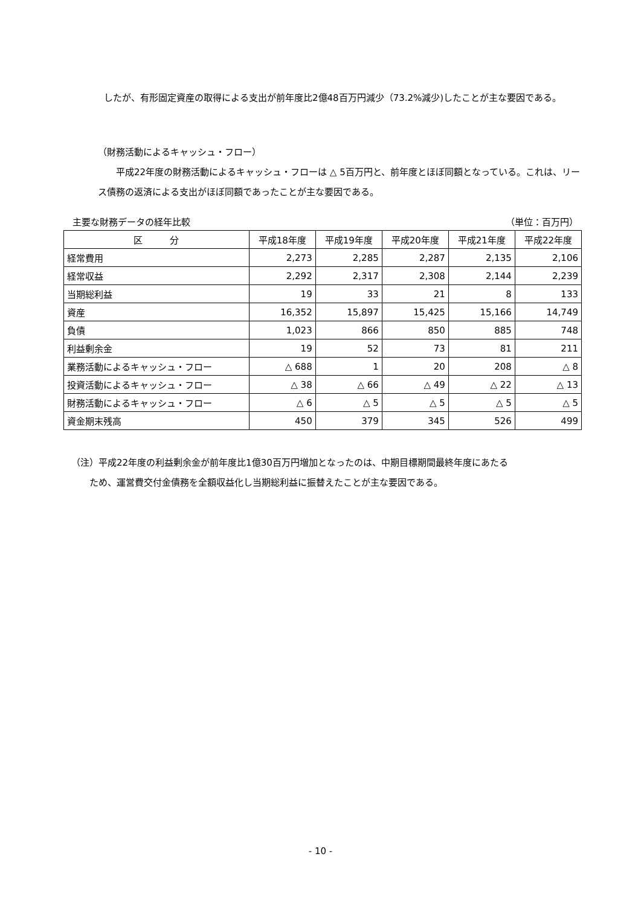したが、有形固定資産の取得による支出が前年度比2億48百万円減少（73.2%減少)したことが主な要因である。
（財務活動によるキャッシュ・フロー）
　　平成22年度の財務活動によるキャッシュ・フローは △ 5百万円と、前年度とほぼ同額となっている。これは、リース債務の返済による支出がほぼ同額であったことが主な要因である。
主要な財務データの経年比較 （単位：百万円）
| 区 分 | 平成18年度 | 平成19年度 | 平成20年度 | 平成21年度 | 平成22年度 |
| --- | --- | --- | --- | --- | --- |
| 経常費用 | 2,273 | 2,285 | 2,287 | 2,135 | 2,106 |
| 経常収益 | 2,292 | 2,317 | 2,308 | 2,144 | 2,239 |
| 当期総利益 | 19 | 33 | 21 | 8 | 133 |
| 資産 | 16,352 | 15,897 | 15,425 | 15,166 | 14,749 |
| 負債 | 1,023 | 866 | 850 | 885 | 748 |
| 利益剰余金 | 19 | 52 | 73 | 81 | 211 |
| 業務活動によるキャッシュ・フロー | △ 688 | 1 | 20 | 208 | △ 8 |
| 投資活動によるキャッシュ・フロー | △ 38 | △ 66 | △ 49 | △ 22 | △ 13 |
| 財務活動によるキャッシュ・フロー | △ 6 | △ 5 | △ 5 | △ 5 | △ 5 |
| 資金期末残高 | 450 | 379 | 345 | 526 | 499 |
（注）平成22年度の利益剰余金が前年度比1億30百万円増加となったのは、中期目標期間最終年度にあたる
ため、運営費交付金債務を全額収益化し当期総利益に振替えたことが主な要因である。
- 10 -